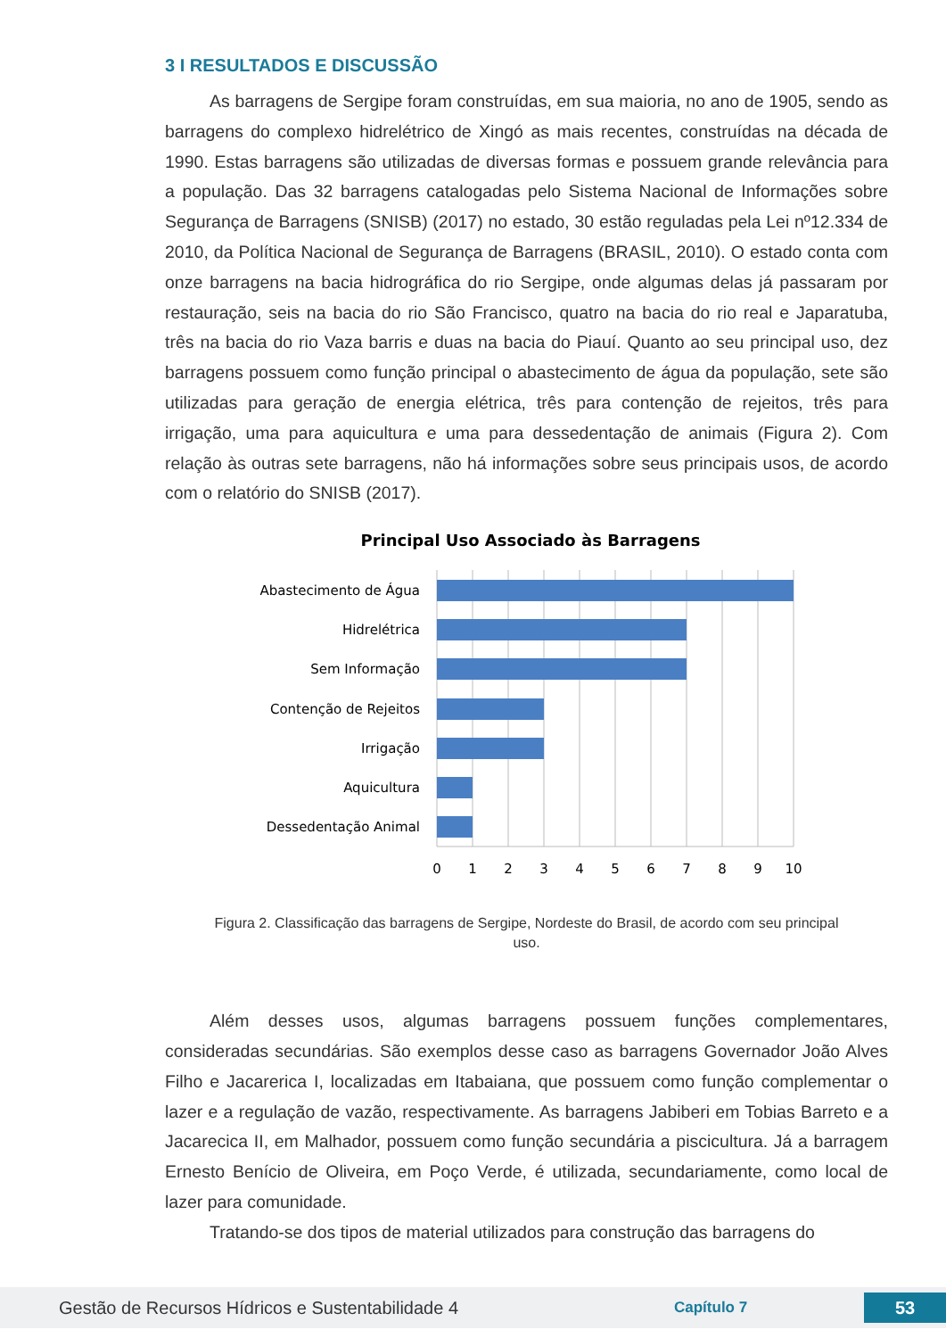3 I RESULTADOS E DISCUSSÃO
As barragens de Sergipe foram construídas, em sua maioria, no ano de 1905, sendo as barragens do complexo hidrelétrico de Xingó as mais recentes, construídas na década de 1990. Estas barragens são utilizadas de diversas formas e possuem grande relevância para a população. Das 32 barragens catalogadas pelo Sistema Nacional de Informações sobre Segurança de Barragens (SNISB) (2017) no estado, 30 estão reguladas pela Lei nº12.334 de 2010, da Política Nacional de Segurança de Barragens (BRASIL, 2010). O estado conta com onze barragens na bacia hidrográfica do rio Sergipe, onde algumas delas já passaram por restauração, seis na bacia do rio São Francisco, quatro na bacia do rio real e Japaratuba, três na bacia do rio Vaza barris e duas na bacia do Piauí. Quanto ao seu principal uso, dez barragens possuem como função principal o abastecimento de água da população, sete são utilizadas para geração de energia elétrica, três para contenção de rejeitos, três para irrigação, uma para aquicultura e uma para dessedentação de animais (Figura 2). Com relação às outras sete barragens, não há informações sobre seus principais usos, de acordo com o relatório do SNISB (2017).
Principal Uso Associado às Barragens
Abastecimento de Água
Hidrelétrica
Sem Informação
Contenção de Rejeitos
Irrigação
Aquicultura
Dessedentação Animal
0
1
2
3
4
5
6
7
8
9
10
Figura 2. Classificação das barragens de Sergipe, Nordeste do Brasil, de acordo com seu principal uso.
Além desses usos, algumas barragens possuem funções complementares, consideradas secundárias. São exemplos desse caso as barragens Governador João Alves Filho e Jacarerica I, localizadas em Itabaiana, que possuem como função complementar o lazer e a regulação de vazão, respectivamente. As barragens Jabiberi em Tobias Barreto e a Jacarecica II, em Malhador, possuem como função secundária a piscicultura. Já a barragem Ernesto Benício de Oliveira, em Poço Verde, é utilizada, secundariamente, como local de lazer para comunidade.
Tratando-se dos tipos de material utilizados para construção das barragens do
Gestão de Recursos Hídricos e Sustentabilidade 4 Capítulo 7 53